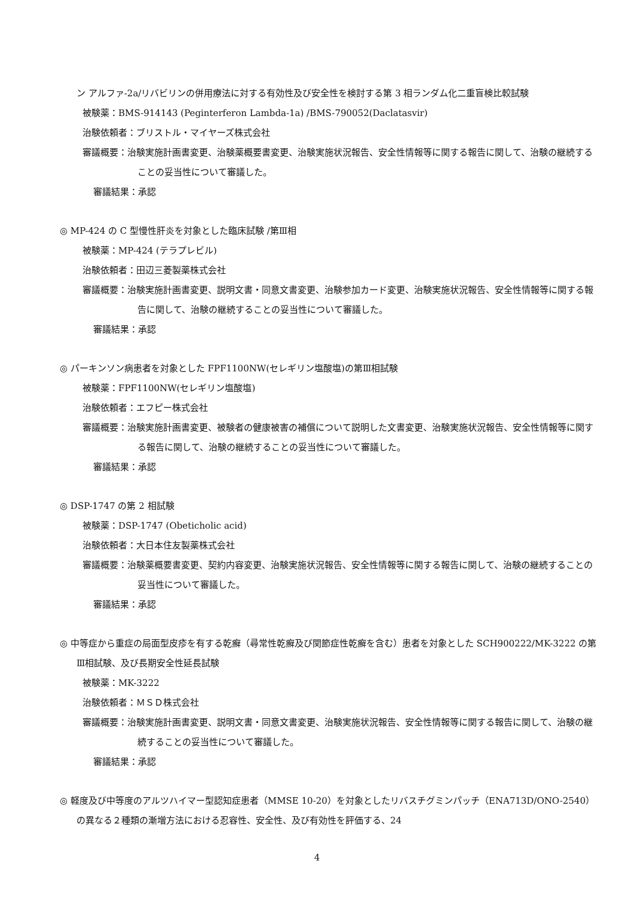ン アルファ-2a/リバビリンの併用療法に対する有効性及び安全性を検討する第 3 相ランダム化二重盲検比較試験
被験薬：BMS-914143 (Peginterferon Lambda-1a) /BMS-790052(Daclatasvir)
治験依頼者：ブリストル・マイヤーズ株式会社
審議概要：治験実施計画書変更、治験薬概要書変更、治験実施状況報告、安全性情報等に関する報告に関して、治験の継続することの妥当性について審議した。
審議結果：承認
◎ MP-424 の C 型慢性肝炎を対象とした臨床試験 /第Ⅲ相
被験薬：MP-424 (テラプレビル)
治験依頼者：田辺三菱製薬株式会社
審議概要：治験実施計画書変更、説明文書・同意文書変更、治験参加カード変更、治験実施状況報告、安全性情報等に関する報告に関して、治験の継続することの妥当性について審議した。
審議結果：承認
◎ パーキンソン病患者を対象とした FPF1100NW(セレギリン塩酸塩)の第Ⅲ相試験
被験薬：FPF1100NW(セレギリン塩酸塩)
治験依頼者：エフピー株式会社
審議概要：治験実施計画書変更、被験者の健康被害の補償について説明した文書変更、治験実施状況報告、安全性情報等に関する報告に関して、治験の継続することの妥当性について審議した。
審議結果：承認
◎ DSP-1747 の第 2 相試験
被験薬：DSP-1747 (Obeticholic acid)
治験依頼者：大日本住友製薬株式会社
審議概要：治験薬概要書変更、契約内容変更、治験実施状況報告、安全性情報等に関する報告に関して、治験の継続することの妥当性について審議した。
審議結果：承認
◎ 中等症から重症の局面型皮疹を有する乾癬（尋常性乾癬及び関節症性乾癬を含む）患者を対象とした SCH900222/MK-3222 の第Ⅲ相試験、及び長期安全性延長試験
被験薬：MK-3222
治験依頼者：ＭＳＤ株式会社
審議概要：治験実施計画書変更、説明文書・同意文書変更、治験実施状況報告、安全性情報等に関する報告に関して、治験の継続することの妥当性について審議した。
審議結果：承認
◎ 軽度及び中等度のアルツハイマー型認知症患者（MMSE 10-20）を対象としたリバスチグミンパッチ（ENA713D/ONO-2540）の異なる２種類の漸増方法における忍容性、安全性、及び有効性を評価する、24
4